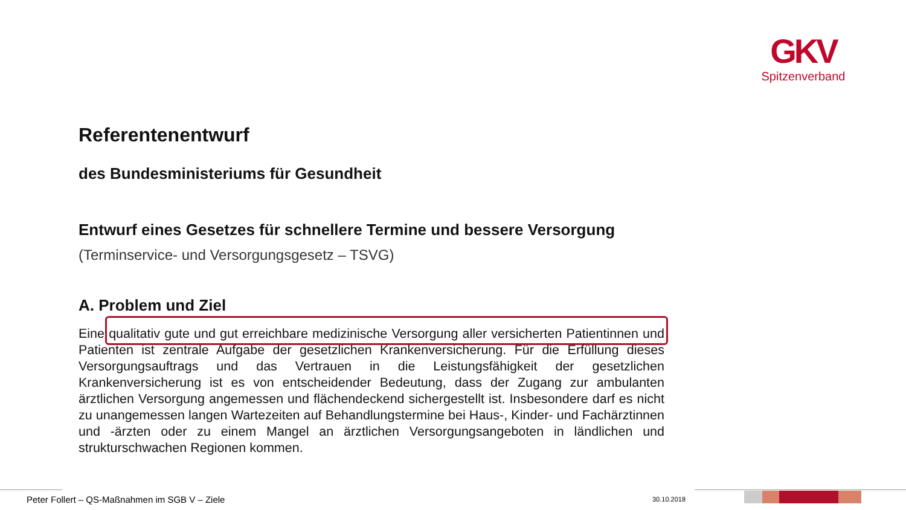GKV
Spitzenverband
Referentenentwurf
des Bundesministeriums für Gesundheit
Entwurf eines Gesetzes für schnellere Termine und bessere Versorgung
(Terminservice- und Versorgungsgesetz – TSVG)
A. Problem und Ziel
Eine qualitativ gute und gut erreichbare medizinische Versorgung aller versicherten Patientinnen und Patienten ist zentrale Aufgabe der gesetzlichen Krankenversicherung. Für die Erfüllung dieses Versorgungsauftrags und das Vertrauen in die Leistungsfähigkeit der gesetzlichen Krankenversicherung ist es von entscheidender Bedeutung, dass der Zugang zur ambulanten ärztlichen Versorgung angemessen und flächendeckend sichergestellt ist. Insbesondere darf es nicht zu unangemessen langen Wartezeiten auf Behandlungstermine bei Haus-, Kinder- und Fachärztinnen und -ärzten oder zu einem Mangel an ärztlichen Versorgungsangeboten in ländlichen und strukturschwachen Regionen kommen.
Peter Follert – QS-Maßnahmen im SGB V – Ziele
30.10.2018